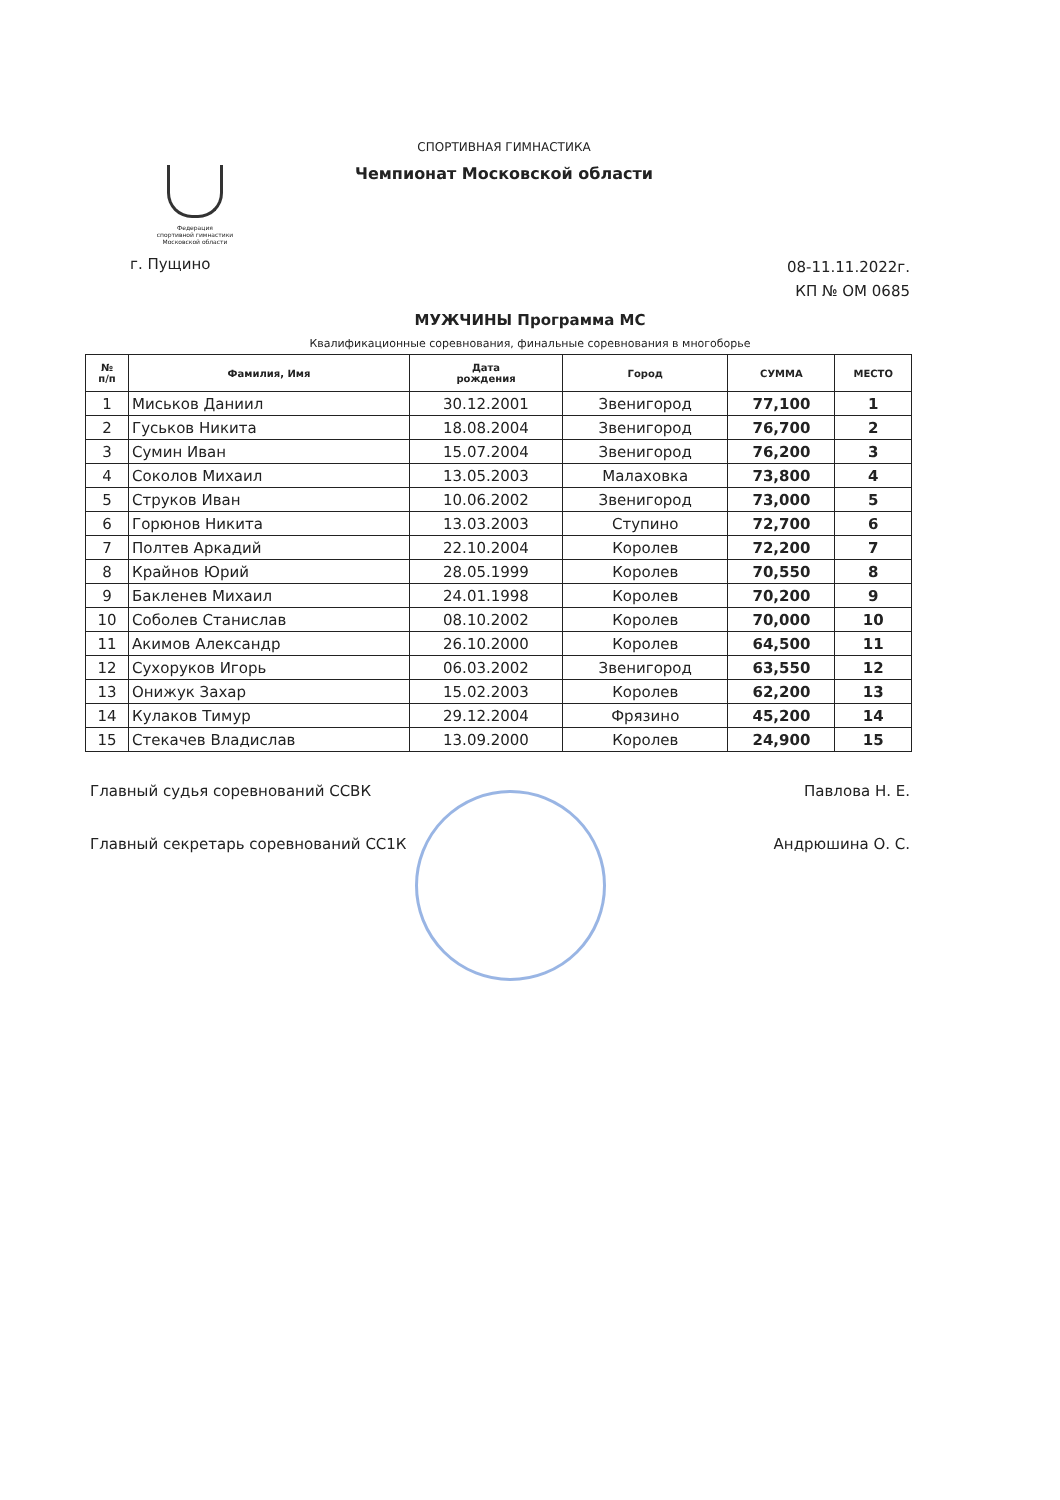Федерация
спортивной гимнастики
Московской области
СПОРТИВНАЯ ГИМНАСТИКА
Чемпионат Московской области
г. Пущино
08-11.11.2022г.
КП № ОМ 0685
МУЖЧИНЫ Программа МС
Квалификационные соревнования, финальные соревнования в многоборье
| № п/п | Фамилия, Имя | Дата рождения | Город | СУММА | МЕСТО |
| --- | --- | --- | --- | --- | --- |
| 1 | Миськов Даниил | 30.12.2001 | Звенигород | 77,100 | 1 |
| 2 | Гуськов Никита | 18.08.2004 | Звенигород | 76,700 | 2 |
| 3 | Сумин Иван | 15.07.2004 | Звенигород | 76,200 | 3 |
| 4 | Соколов Михаил | 13.05.2003 | Малаховка | 73,800 | 4 |
| 5 | Струков Иван | 10.06.2002 | Звенигород | 73,000 | 5 |
| 6 | Горюнов Никита | 13.03.2003 | Ступино | 72,700 | 6 |
| 7 | Полтев Аркадий | 22.10.2004 | Королев | 72,200 | 7 |
| 8 | Крайнов Юрий | 28.05.1999 | Королев | 70,550 | 8 |
| 9 | Бакленев Михаил | 24.01.1998 | Королев | 70,200 | 9 |
| 10 | Соболев Станислав | 08.10.2002 | Королев | 70,000 | 10 |
| 11 | Акимов Александр | 26.10.2000 | Королев | 64,500 | 11 |
| 12 | Сухоруков Игорь | 06.03.2002 | Звенигород | 63,550 | 12 |
| 13 | Онижук Захар | 15.02.2003 | Королев | 62,200 | 13 |
| 14 | Кулаков Тимур | 29.12.2004 | Фрязино | 45,200 | 14 |
| 15 | Стекачев Владислав | 13.09.2000 | Королев | 24,900 | 15 |
Главный судья соревнований ССВК Павлова Н. Е.
Главный секретарь соревнований СС1К Андрюшина О. С.